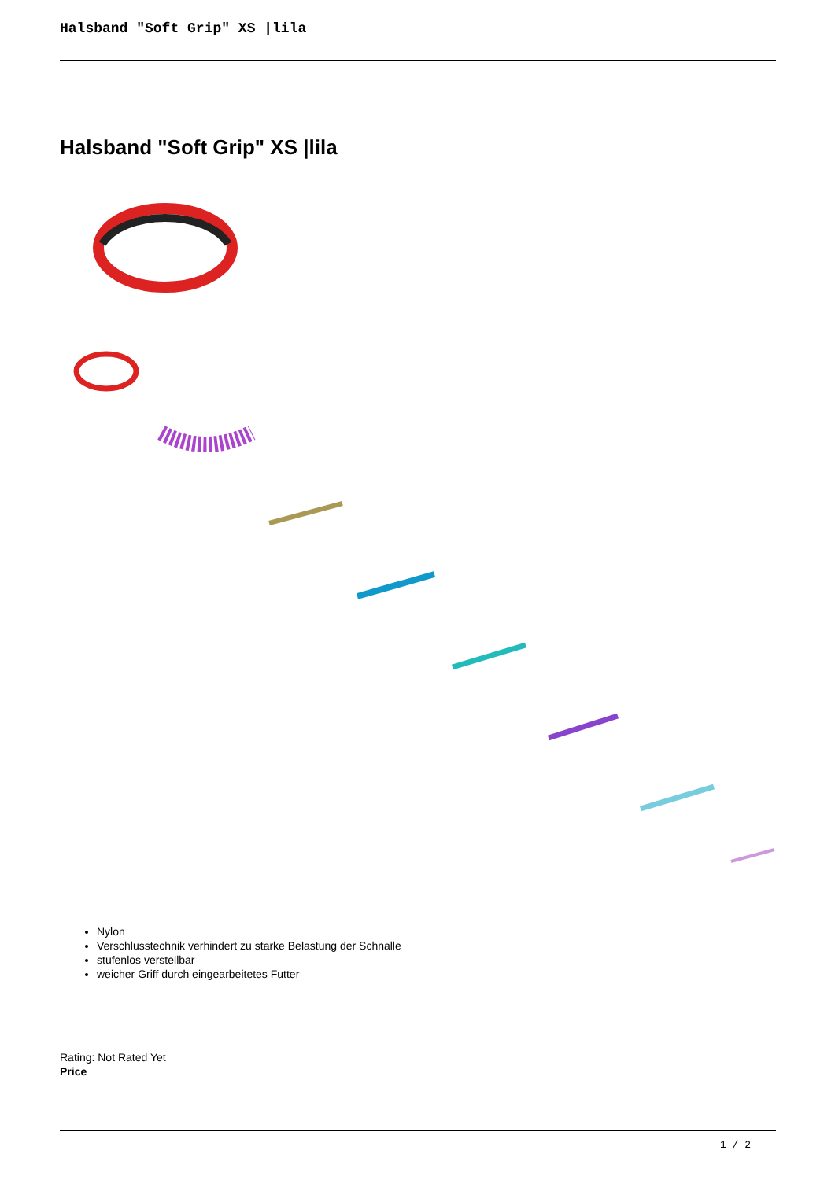Halsband "Soft Grip" XS |lila
Halsband "Soft Grip" XS |lila
Nylon
Verschlusstechnik verhindert zu starke Belastung der Schnalle
stufenlos verstellbar
weicher Griff durch eingearbeitetes Futter
Rating: Not Rated Yet
Price
1 / 2